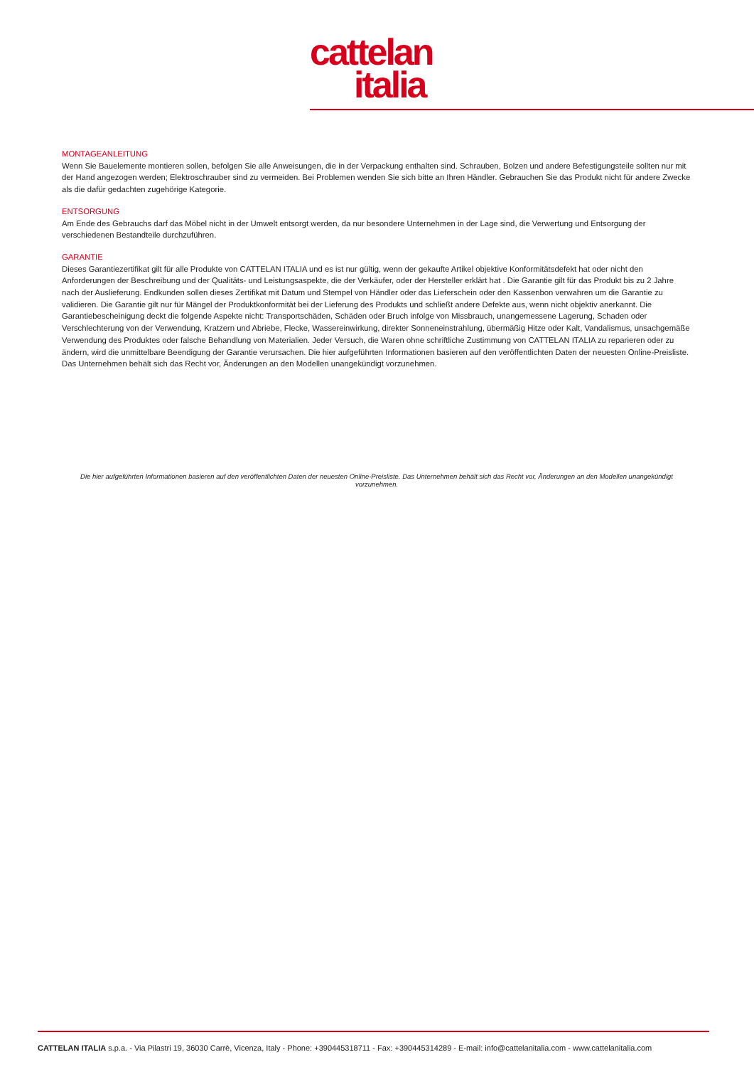cattelan
italia
MONTAGEANLEITUNG
Wenn Sie Bauelemente montieren sollen, befolgen Sie alle Anweisungen, die in der Verpackung enthalten sind. Schrauben, Bolzen und andere Befestigungsteile sollten nur mit der Hand angezogen werden; Elektroschrauber sind zu vermeiden. Bei Problemen wenden Sie sich bitte an Ihren Händler. Gebrauchen Sie das Produkt nicht für andere Zwecke als die dafür gedachten zugehörige Kategorie.
ENTSORGUNG
Am Ende des Gebrauchs darf das Möbel nicht in der Umwelt entsorgt werden, da nur besondere Unternehmen in der Lage sind, die Verwertung und Entsorgung der verschiedenen Bestandteile durchzuführen.
GARANTIE
Dieses Garantiezertifikat gilt für alle Produkte von CATTELAN ITALIA und es ist nur gültig, wenn der gekaufte Artikel objektive Konformitätsdefekt hat oder nicht den Anforderungen der Beschreibung und der Qualitäts- und Leistungsaspekte, die der Verkäufer, oder der Hersteller erklärt hat . Die Garantie gilt für das Produkt bis zu 2 Jahre nach der Auslieferung. Endkunden sollen dieses Zertifikat mit Datum und Stempel von Händler oder das Lieferschein oder den Kassenbon verwahren um die Garantie zu validieren. Die Garantie gilt nur für Mängel der Produktkonformität bei der Lieferung des Produkts und schließt andere Defekte aus, wenn nicht objektiv anerkannt. Die Garantiebescheinigung deckt die folgende Aspekte nicht: Transportschäden, Schäden oder Bruch infolge von Missbrauch, unangemessene Lagerung, Schaden oder Verschlechterung von der Verwendung, Kratzern und Abriebe, Flecke, Wassereinwirkung, direkter Sonneneinstrahlung, übermäßig Hitze oder Kalt, Vandalismus, unsachgemäße Verwendung des Produktes oder falsche Behandlung von Materialien. Jeder Versuch, die Waren ohne schriftliche Zustimmung von CATTELAN ITALIA zu reparieren oder zu ändern, wird die unmittelbare Beendigung der Garantie verursachen. Die hier aufgeführten Informationen basieren auf den veröffentlichten Daten der neuesten Online-Preisliste. Das Unternehmen behält sich das Recht vor, Änderungen an den Modellen unangekündigt vorzunehmen.
Die hier aufgeführten Informationen basieren auf den veröffentlichten Daten der neuesten Online-Preisliste. Das Unternehmen behält sich das Recht vor, Änderungen an den Modellen unangekündigt vorzunehmen.
CATTELAN ITALIA s.p.a. - Via Pilastri 19, 36030 Carrè, Vicenza, Italy - Phone: +390445318711 - Fax: +390445314289 - E-mail: info@cattelanitalia.com - www.cattelanitalia.com